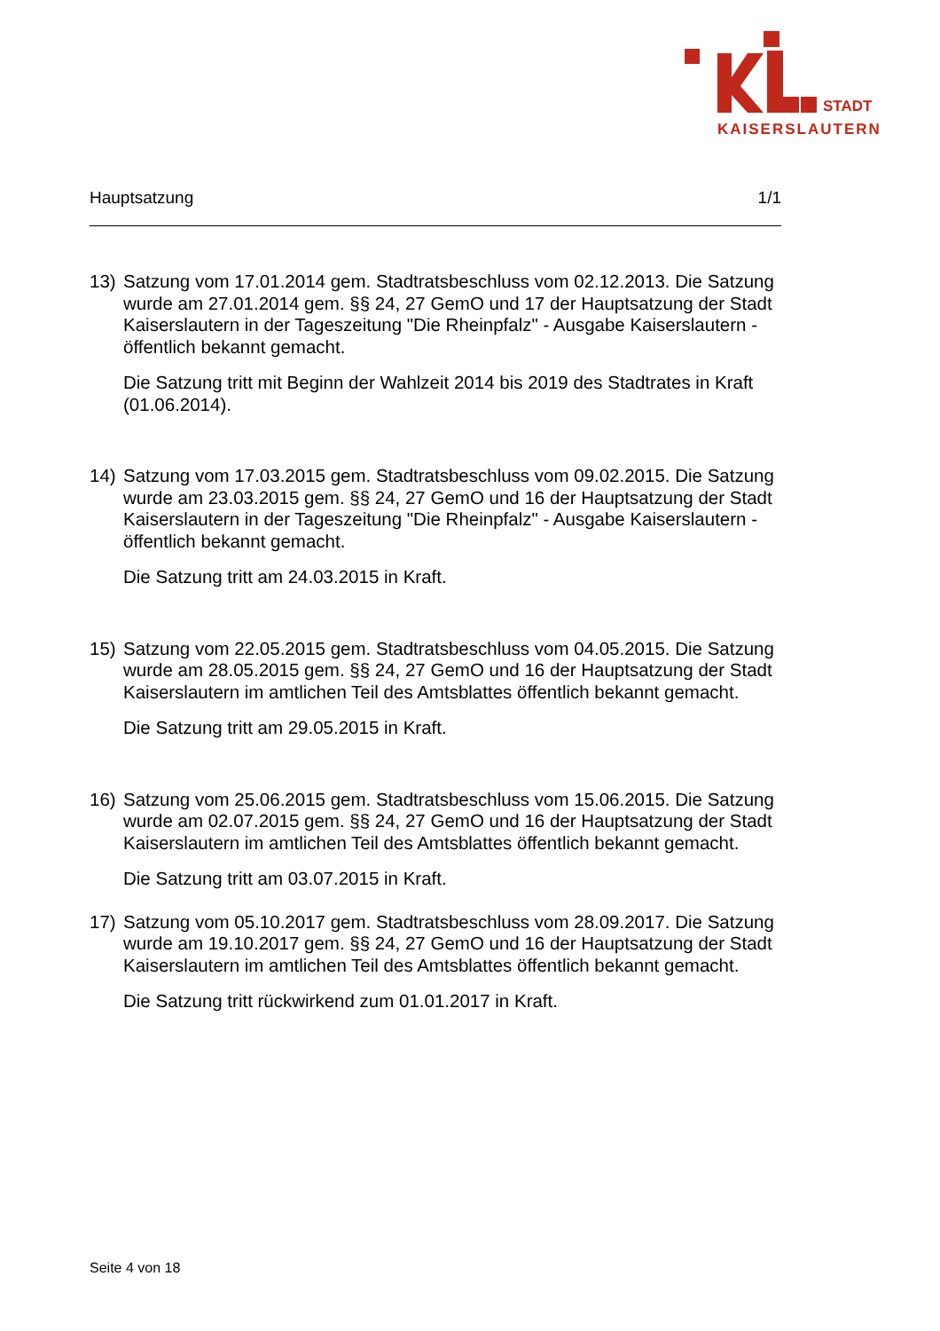STADT
KAISERSLAUTERN
Hauptsatzung 1/1
13) Satzung vom 17.01.2014 gem. Stadtratsbeschluss vom 02.12.2013. Die Satzung wurde am 27.01.2014 gem. §§ 24, 27 GemO und 17 der Hauptsatzung der Stadt Kaiserslautern in der Tageszeitung "Die Rheinpfalz" - Ausgabe Kaiserslautern - öffentlich bekannt gemacht.
Die Satzung tritt mit Beginn der Wahlzeit 2014 bis 2019 des Stadtrates in Kraft (01.06.2014).
14) Satzung vom 17.03.2015 gem. Stadtratsbeschluss vom 09.02.2015. Die Satzung wurde am 23.03.2015 gem. §§ 24, 27 GemO und 16 der Hauptsatzung der Stadt Kaiserslautern in der Tageszeitung "Die Rheinpfalz" - Ausgabe Kaiserslautern - öffentlich bekannt gemacht.
Die Satzung tritt am 24.03.2015 in Kraft.
15) Satzung vom 22.05.2015 gem. Stadtratsbeschluss vom 04.05.2015. Die Satzung wurde am 28.05.2015 gem. §§ 24, 27 GemO und 16 der Hauptsatzung der Stadt Kaiserslautern im amtlichen Teil des Amtsblattes öffentlich bekannt gemacht.
Die Satzung tritt am 29.05.2015 in Kraft.
16) Satzung vom 25.06.2015 gem. Stadtratsbeschluss vom 15.06.2015. Die Satzung wurde am 02.07.2015 gem. §§ 24, 27 GemO und 16 der Hauptsatzung der Stadt Kaiserslautern im amtlichen Teil des Amtsblattes öffentlich bekannt gemacht.
Die Satzung tritt am 03.07.2015 in Kraft.
17) Satzung vom 05.10.2017 gem. Stadtratsbeschluss vom 28.09.2017. Die Satzung wurde am 19.10.2017 gem. §§ 24, 27 GemO und 16 der Hauptsatzung der Stadt Kaiserslautern im amtlichen Teil des Amtsblattes öffentlich bekannt gemacht.
Die Satzung tritt rückwirkend zum 01.01.2017 in Kraft.
Seite 4 von 18